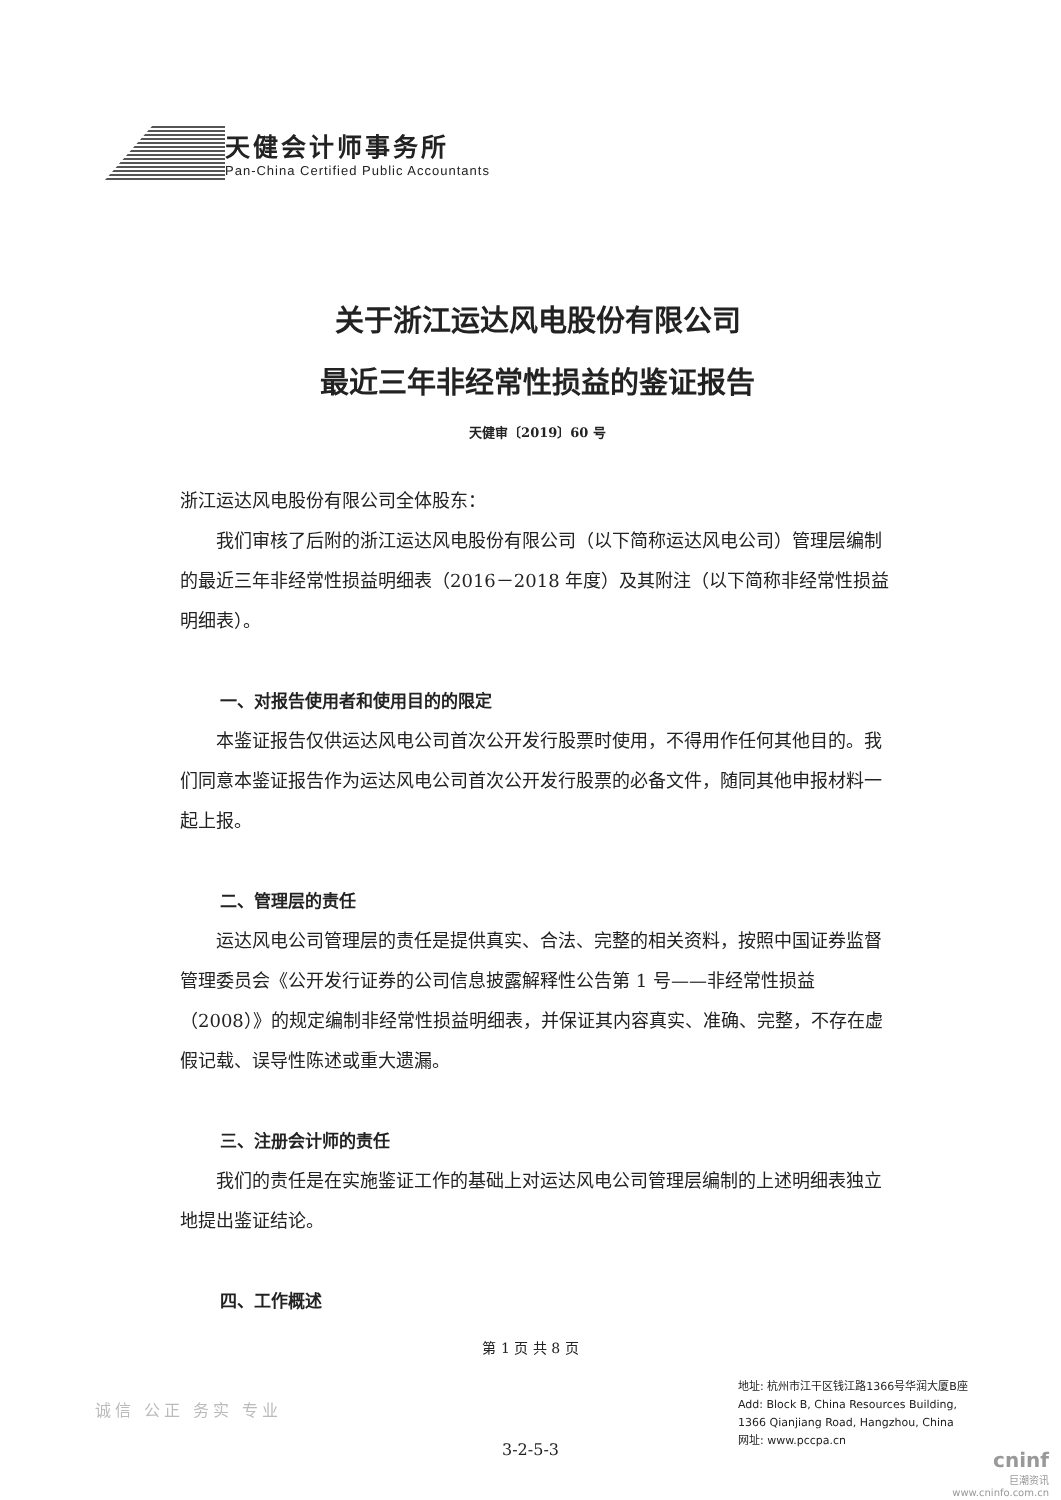天健会计师事务所
Pan-China Certified Public Accountants
关于浙江运达风电股份有限公司
最近三年非经常性损益的鉴证报告
天健审〔2019〕60 号
浙江运达风电股份有限公司全体股东：
我们审核了后附的浙江运达风电股份有限公司（以下简称运达风电公司）管理层编制的最近三年非经常性损益明细表（2016－2018 年度）及其附注（以下简称非经常性损益明细表）。
一、对报告使用者和使用目的的限定
本鉴证报告仅供运达风电公司首次公开发行股票时使用，不得用作任何其他目的。我们同意本鉴证报告作为运达风电公司首次公开发行股票的必备文件，随同其他申报材料一起上报。
二、管理层的责任
运达风电公司管理层的责任是提供真实、合法、完整的相关资料，按照中国证券监督管理委员会《公开发行证券的公司信息披露解释性公告第 1 号——非经常性损益（2008）》的规定编制非经常性损益明细表，并保证其内容真实、准确、完整，不存在虚假记载、误导性陈述或重大遗漏。
三、注册会计师的责任
我们的责任是在实施鉴证工作的基础上对运达风电公司管理层编制的上述明细表独立地提出鉴证结论。
四、工作概述
第 1 页 共 8 页
地址: 杭州市江干区钱江路1366号华润大厦B座
Add: Block B, China Resources Building,
1366 Qianjiang Road, Hangzhou, China
网址: www.pccpa.cn
诚信 公正 务实 专业
3-2-5-3
cninf
巨潮资讯
www.cninfo.com.cn